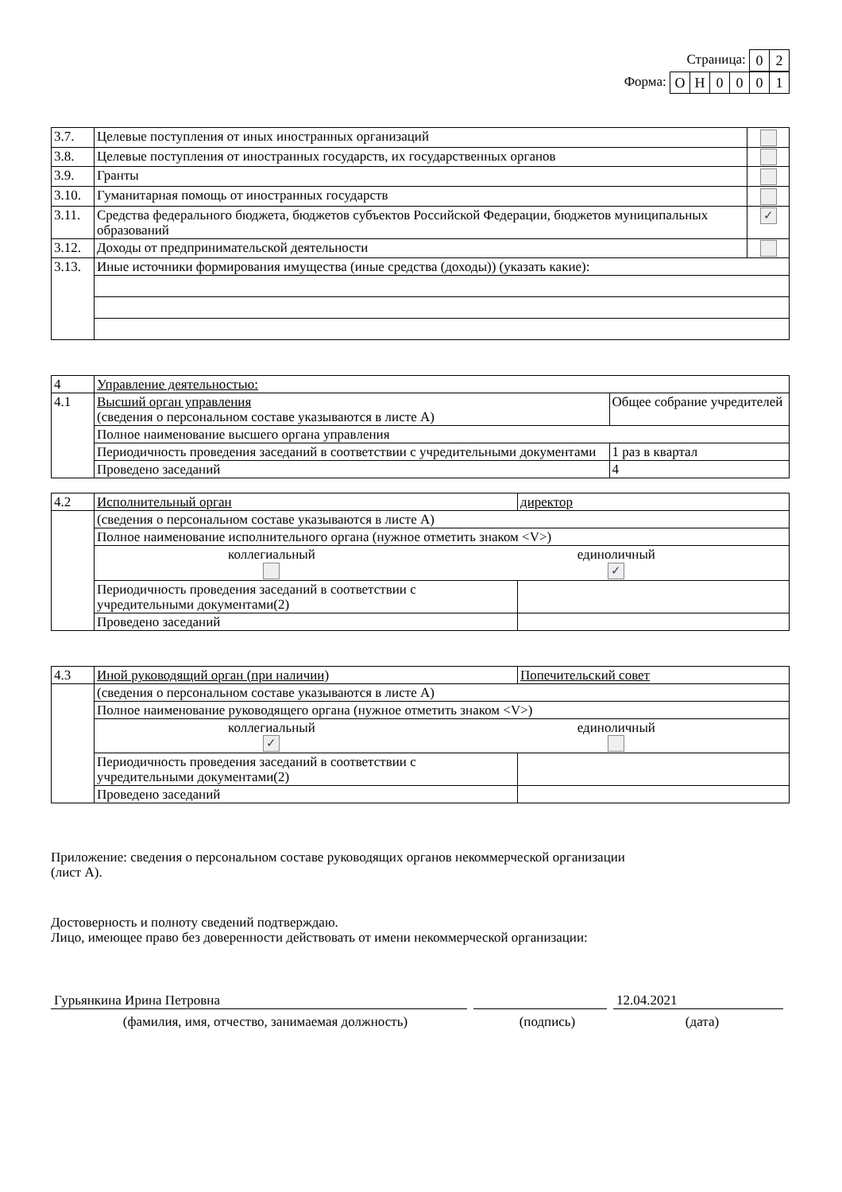Страница:
| 0 | 2 |
Форма:
| О | Н | 0 | 0 | 0 | 1 |
| 3.7. | Целевые поступления от иных иностранных организаций | |
| 3.8. | Целевые поступления от иностранных государств, их государственных органов | |
| 3.9. | Гранты | |
| 3.10. | Гуманитарная помощь от иностранных государств | |
| 3.11. | Средства федерального бюджета, бюджетов субъектов Российской Федерации, бюджетов муниципальных образований | ✓ |
| 3.12. | Доходы от предпринимательской деятельности | |
| 3.13. | Иные источники формирования имущества (иные средства (доходы)) (указать какие): | |
| 4 | Управление деятельностью: | |
| 4.1 | Высший орган управления (сведения о персональном составе указываются в листе А) | Общее собрание учредителей |
| | Полное наименование высшего органа управления | |
| | Периодичность проведения заседаний в соответствии с учредительными документами | 1 раз в квартал |
| | Проведено заседаний | 4 |
| 4.2 | Исполнительный орган | директор |
| | (сведения о персональном составе указываются в листе А) | |
| | Полное наименование исполнительного органа (нужное отметить знаком <V>) | |
| | коллегиальный единоличный ✓ | |
| | Периодичность проведения заседаний в соответствии с учредительными документами(2) | |
| | Проведено заседаний | |
| 4.3 | Иной руководящий орган (при наличии) | Попечительский совет |
| | (сведения о персональном составе указываются в листе А) | |
| | Полное наименование руководящего органа (нужное отметить знаком <V>) | |
| | коллегиальный ✓ единоличный | |
| | Периодичность проведения заседаний в соответствии с учредительными документами(2) | |
| | Проведено заседаний | |
Приложение: сведения о персональном составе руководящих органов некоммерческой организации
(лист А).
Достоверность и полноту сведений подтверждаю.
Лицо, имеющее право без доверенности действовать от имени некоммерческой организации:
Гурьянкина Ирина Петровна 12.04.2021
(фамилия, имя, отчество, занимаемая должность) (подпись) (дата)